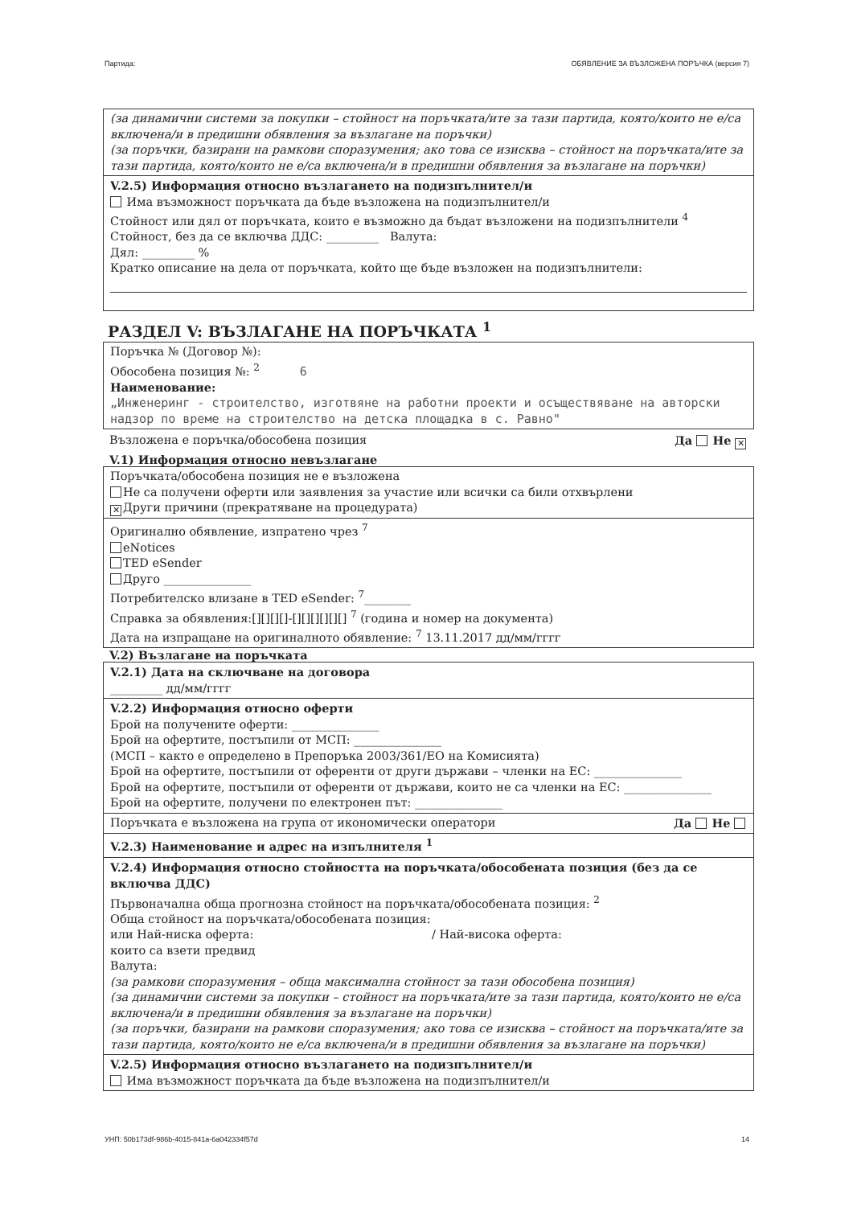Партида: ОБЯВЛЕНИЕ ЗА ВЪЗЛОЖЕНА ПОРЪЧКА (версия 7)
(за динамични системи за покупки – стойност на поръчката/ите за тази партида, която/които не е/са включена/и в предишни обявления за възлагане на поръчки)
(за поръчки, базирани на рамкови споразумения; ако това се изисква – стойност на поръчката/ите за тази партида, която/които не е/са включена/и в предишни обявления за възлагане на поръчки)
V.2.5) Информация относно възлагането на подизпълнител/и
Има възможност поръчката да бъде възложена на подизпълнител/и
Стойност или дял от поръчката, които е възможно да бъдат възложени на подизпълнители <sup>4</sup>
Стойност, без да се включва ДДС: _________ Валута:
Дял: _________ %
Кратко описание на дела от поръчката, който ще бъде възложен на подизпълнители:
РАЗДЕЛ V: ВЪЗЛАГАНЕ НА ПОРЪЧКАТА <sup>1</sup>
Поръчка № (Договор №):
Обособена позиция №: <sup>2</sup> 6
Наименование:
„Инженеринг - строителство, изготвяне на работни проекти и осъществяване на авторски надзор по време на строителство на детска площадка в с. Равно"
Възложена е поръчка/обособена позиция Да Не ✕
V.1) Информация относно невъзлагане
Поръчката/обособена позиция не е възложена
Не са получени оферти или заявления за участие или всички са били отхвърлени
✕ Други причини (прекратяване на процедурата)
Оригинално обявление, изпратено чрез <sup>7</sup>
eNotices
TED eSender
Друго _______________
Потребителско влизане в TED eSender: <sup>7</sup>________
Справка за обявления:[][][][]-[][][][][][] <sup>7</sup> (година и номер на документа)
Дата на изпращане на оригиналното обявление: <sup>7</sup> 13.11.2017 дд/мм/гггг
V.2) Възлагане на поръчката
V.2.1) Дата на сключване на договора
_________ дд/мм/гггг
V.2.2) Информация относно оферти
Брой на получените оферти: _______________
Брой на офертите, постъпили от МСП: _______________
(МСП – както е определено в Препоръка 2003/361/ЕО на Комисията)
Брой на офертите, постъпили от оференти от други държави – членки на ЕС: _______________
Брой на офертите, постъпили от оференти от държави, които не са членки на ЕС: _______________
Брой на офертите, получени по електронен път: _______________
Поръчката е възложена на група от икономически оператори Да Не
V.2.3) Наименование и адрес на изпълнителя <sup>1</sup>
V.2.4) Информация относно стойността на поръчката/обособената позиция (без да се включва ДДС)
Първоначална обща прогнозна стойност на поръчката/обособената позиция: <sup>2</sup>
Обща стойност на поръчката/обособената позиция:
или Най-ниска оферта: / Най-висока оферта:
които са взети предвид
Валута:
(за рамкови споразумения – обща максимална стойност за тази обособена позиция)
(за динамични системи за покупки – стойност на поръчката/ите за тази партида, която/които не е/са включена/и в предишни обявления за възлагане на поръчки)
(за поръчки, базирани на рамкови споразумения; ако това се изисква – стойност на поръчката/ите за тази партида, която/които не е/са включена/и в предишни обявления за възлагане на поръчки)
V.2.5) Информация относно възлагането на подизпълнител/и
Има възможност поръчката да бъде възложена на подизпълнител/и
УНП: 50b173df-986b-4015-841a-6a042334f57d 14